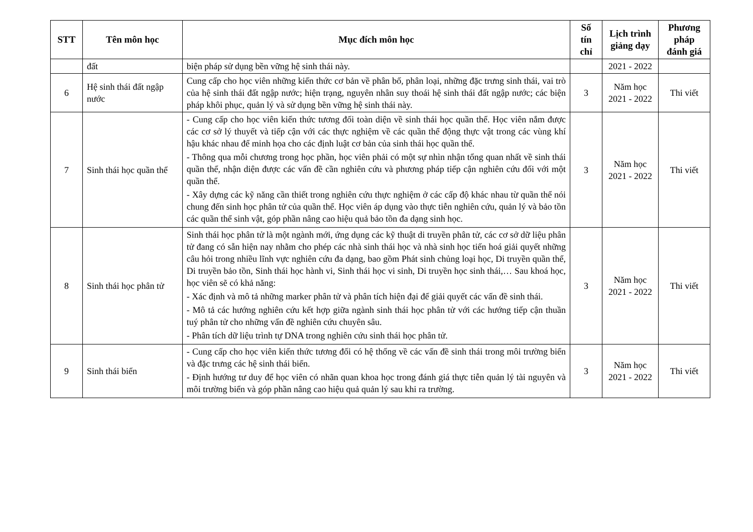| STT | Tên môn học | Mục đích môn học | Số tín chỉ | Lịch trình giảng dạy | Phương pháp đánh giá |
| --- | --- | --- | --- | --- | --- |
| | đất | biện pháp sử dụng bền vững hệ sinh thái này. | | 2021 - 2022 | |
| 6 | Hệ sinh thái đất ngập nước | Cung cấp cho học viên những kiến thức cơ bản về phân bố, phân loại, những đặc trưng sinh thái, vai trò của hệ sinh thái đất ngập nước; hiện trạng, nguyên nhân suy thoái hệ sinh thái đất ngập nước; các biện pháp khôi phục, quản lý và sử dụng bền vững hệ sinh thái này. | 3 | Năm học 2021 - 2022 | Thi viết |
| 7 | Sinh thái học quần thể | - Cung cấp cho học viên kiến thức tương đối toàn diện về sinh thái học quần thể. Học viên nắm được các cơ sở lý thuyết và tiếp cận với các thực nghiệm về các quần thể động thực vật trong các vùng khí hậu khác nhau để minh họa cho các định luật cơ bản của sinh thái học quần thể. - Thông qua mỗi chương trong học phần, học viên phải có một sự nhìn nhận tổng quan nhất về sinh thái quần thể, nhận diện được các vấn đề cần nghiên cứu và phương pháp tiếp cận nghiên cứu đối với một quần thể. - Xây dựng các kỹ năng cần thiết trong nghiên cứu thực nghiệm ở các cấp độ khác nhau từ quần thể nói chung đến sinh học phân tử của quần thể. Học viên áp dụng vào thực tiễn nghiên cứu, quản lý và bảo tồn các quần thể sinh vật, góp phần nâng cao hiệu quả bảo tồn đa dạng sinh học. | 3 | Năm học 2021 - 2022 | Thi viết |
| 8 | Sinh thái học phân tử | Sinh thái học phân tử là một ngành mới, ứng dụng các kỹ thuật di truyền phân tử, các cơ sở dữ liệu phân tử đang có sẵn hiện nay nhằm cho phép các nhà sinh thái học và nhà sinh học tiến hoá giải quyết những câu hỏi trong nhiều lĩnh vực nghiên cứu đa dạng, bao gồm Phát sinh chủng loại học, Di truyền quần thể, Di truyền bảo tồn, Sinh thái học hành vi, Sinh thái học vi sinh, Di truyền học sinh thái,… Sau khoá học, học viên sẽ có khả năng: - Xác định và mô tả những marker phân tử và phân tích hiện đại để giải quyết các vấn đề sinh thái. - Mô tả các hướng nghiên cứu kết hợp giữa ngành sinh thái học phân tử với các hướng tiếp cận thuần tuý phân tử cho những vấn đề nghiên cứu chuyên sâu. - Phân tích dữ liệu trình tự DNA trong nghiên cứu sinh thái học phân tử. | 3 | Năm học 2021 - 2022 | Thi viết |
| 9 | Sinh thái biển | - Cung cấp cho học viên kiến thức tương đối có hệ thống về các vấn đề sinh thái trong môi trường biển và đặc trưng các hệ sinh thái biển. - Định hướng tư duy để học viên có nhãn quan khoa học trong đánh giá thực tiễn quản lý tài nguyên và môi trường biển và góp phần nâng cao hiệu quả quản lý sau khi ra trường. | 3 | Năm học 2021 - 2022 | Thi viết |